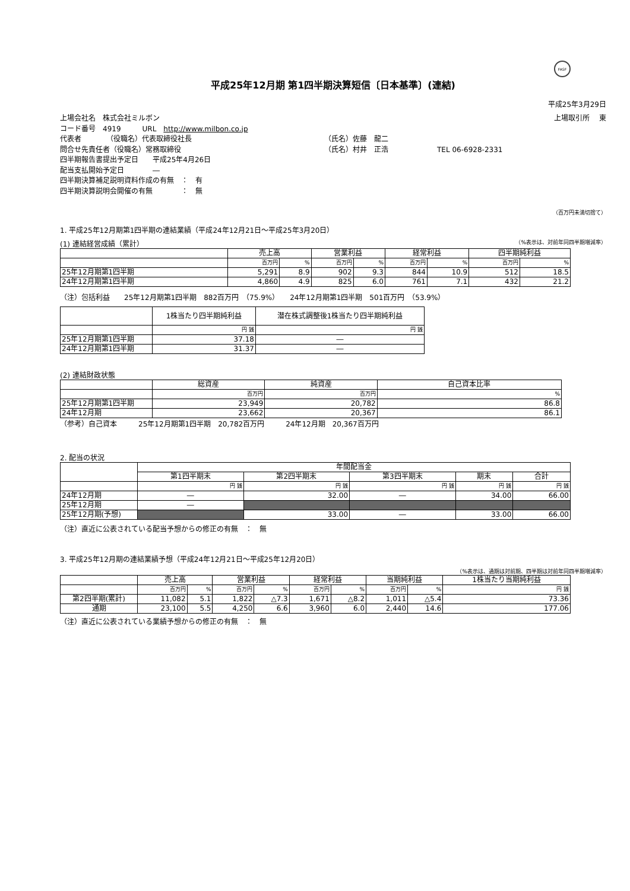FASF
平成25年12月期 第1四半期決算短信〔日本基準〕(連結)
平成25年3月29日
上場会社名　株式会社ミルボン 上場取引所　 東
コード番号　4919　　　URL　http://www.milbon.co.jp
代表者　　　　（役職名）代表取締役社長 （氏名）佐藤　龍二
問合せ先責任者（役職名）常務取締役 （氏名）村井　正浩 TEL 06-6928-2331
四半期報告書提出予定日　　平成25年4月26日
配当支払開始予定日　　　　―
四半期決算補足説明資料作成の有無　：　有
四半期決算説明会開催の有無　　　　：　無
（百万円未満切捨て）
1. 平成25年12月期第1四半期の連結業績（平成24年12月21日～平成25年3月20日）
(1) 連結経営成績（累計） （%表示は、対前年同四半期増減率）
| | 売上高 | | 営業利益 | | 経常利益 | | 四半期純利益 | |
| --- | --- | --- | --- | --- | --- | --- | --- | --- |
| | 百万円 | % | 百万円 | % | 百万円 | % | 百万円 | % |
| 25年12月期第1四半期 | 5,291 | 8.9 | 902 | 9.3 | 844 | 10.9 | 512 | 18.5 |
| 24年12月期第1四半期 | 4,860 | 4.9 | 825 | 6.0 | 761 | 7.1 | 432 | 21.2 |
（注）包括利益　　25年12月期第1四半期　882百万円　（75.9%）　　24年12月期第1四半期　501百万円　（53.9%）
| | 1株当たり四半期純利益 | 潜在株式調整後1株当たり四半期純利益 |
| --- | --- | --- |
| | 円 銭 | 円 銭 |
| 25年12月期第1四半期 | 37.18 | ― |
| 24年12月期第1四半期 | 31.37 | ― |
(2) 連結財政状態
| | 総資産 | 純資産 | 自己資本比率 |
| --- | --- | --- | --- |
| | 百万円 | 百万円 | % |
| 25年12月期第1四半期 | 23,949 | 20,782 | 86.8 |
| 24年12月期 | 23,662 | 20,367 | 86.1 |
（参考）自己資本　　　25年12月期第1四半期　20,782百万円　　　24年12月期　20,367百万円
2. 配当の状況
| | 年間配当金 | | | | |
| --- | --- | --- | --- | --- | --- |
| | 第1四半期末 | 第2四半期末 | 第3四半期末 | 期末 | 合計 |
| | 円 銭 | 円 銭 | 円 銭 | 円 銭 | 円 銭 |
| 24年12月期 | ― | 32.00 | ― | 34.00 | 66.00 |
| 25年12月期 | ― | | | | |
| 25年12月期(予想) | | 33.00 | ― | 33.00 | 66.00 |
（注）直近に公表されている配当予想からの修正の有無　：　無
3. 平成25年12月期の連結業績予想（平成24年12月21日～平成25年12月20日）
（%表示は、通期は対前期、四半期は対前年同四半期増減率）
| | 売上高 | | 営業利益 | | 経常利益 | | 当期純利益 | | 1株当たり当期純利益 |
| --- | --- | --- | --- | --- | --- | --- | --- | --- | --- |
| | 百万円 | % | 百万円 | % | 百万円 | % | 百万円 | % | 円 銭 |
| 第2四半期(累計) | 11,082 | 5.1 | 1,822 | △7.3 | 1,671 | △8.2 | 1,011 | △5.4 | 73.36 |
| 通期 | 23,100 | 5.5 | 4,250 | 6.6 | 3,960 | 6.0 | 2,440 | 14.6 | 177.06 |
（注）直近に公表されている業績予想からの修正の有無　：　無